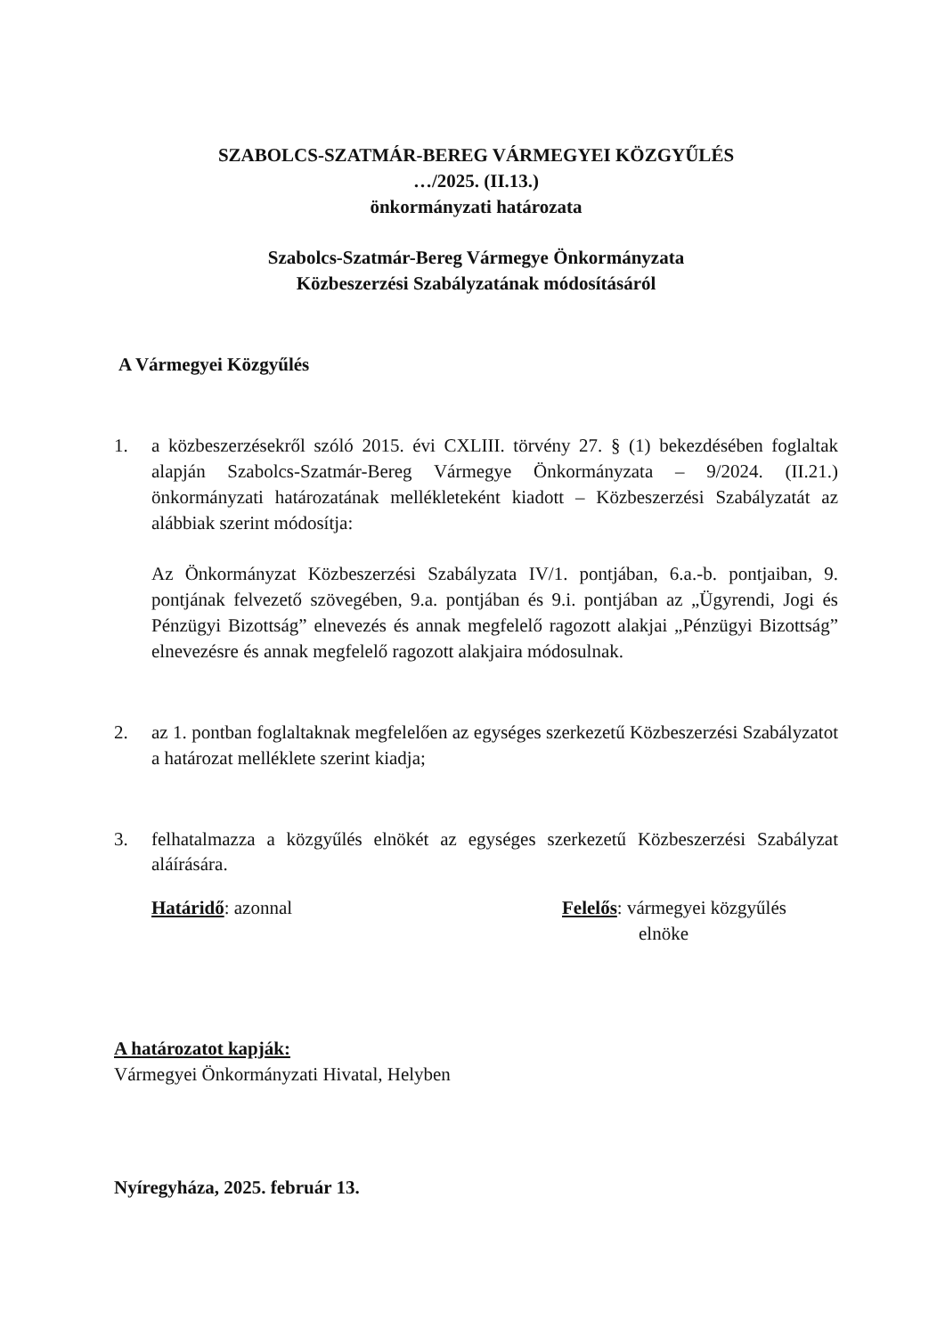SZABOLCS-SZATMÁR-BEREG VÁRMEGYEI KÖZGYŰLÉS
…/2025. (II.13.)
önkormányzati határozata
Szabolcs-Szatmár-Bereg Vármegye Önkormányzata
Közbeszerzési Szabályzatának módosításáról
A Vármegyei Közgyűlés
1. a közbeszerzésekről szóló 2015. évi CXLIII. törvény 27. § (1) bekezdésében foglaltak alapján Szabolcs-Szatmár-Bereg Vármegye Önkormányzata – 9/2024. (II.21.) önkormányzati határozatának mellékleteként kiadott – Közbeszerzési Szabályzatát az alábbiak szerint módosítja:
Az Önkormányzat Közbeszerzési Szabályzata IV/1. pontjában, 6.a.-b. pontjaiban, 9. pontjának felvezető szövegében, 9.a. pontjában és 9.i. pontjában az „Ügyrendi, Jogi és Pénzügyi Bizottság” elnevezés és annak megfelelő ragozott alakjai „Pénzügyi Bizottság” elnevezésre és annak megfelelő ragozott alakjaira módosulnak.
2. az 1. pontban foglaltaknak megfelelően az egységes szerkezetű Közbeszerzési Szabályzatot a határozat melléklete szerint kiadja;
3. felhatalmazza a közgyűlés elnökét az egységes szerkezetű Közbeszerzési Szabályzat aláírására.
Határidő: azonnal Felelős: vármegyei közgyűlés
elnöke
A határozatot kapják:
Vármegyei Önkormányzati Hivatal, Helyben
Nyíregyháza, 2025. február 13.